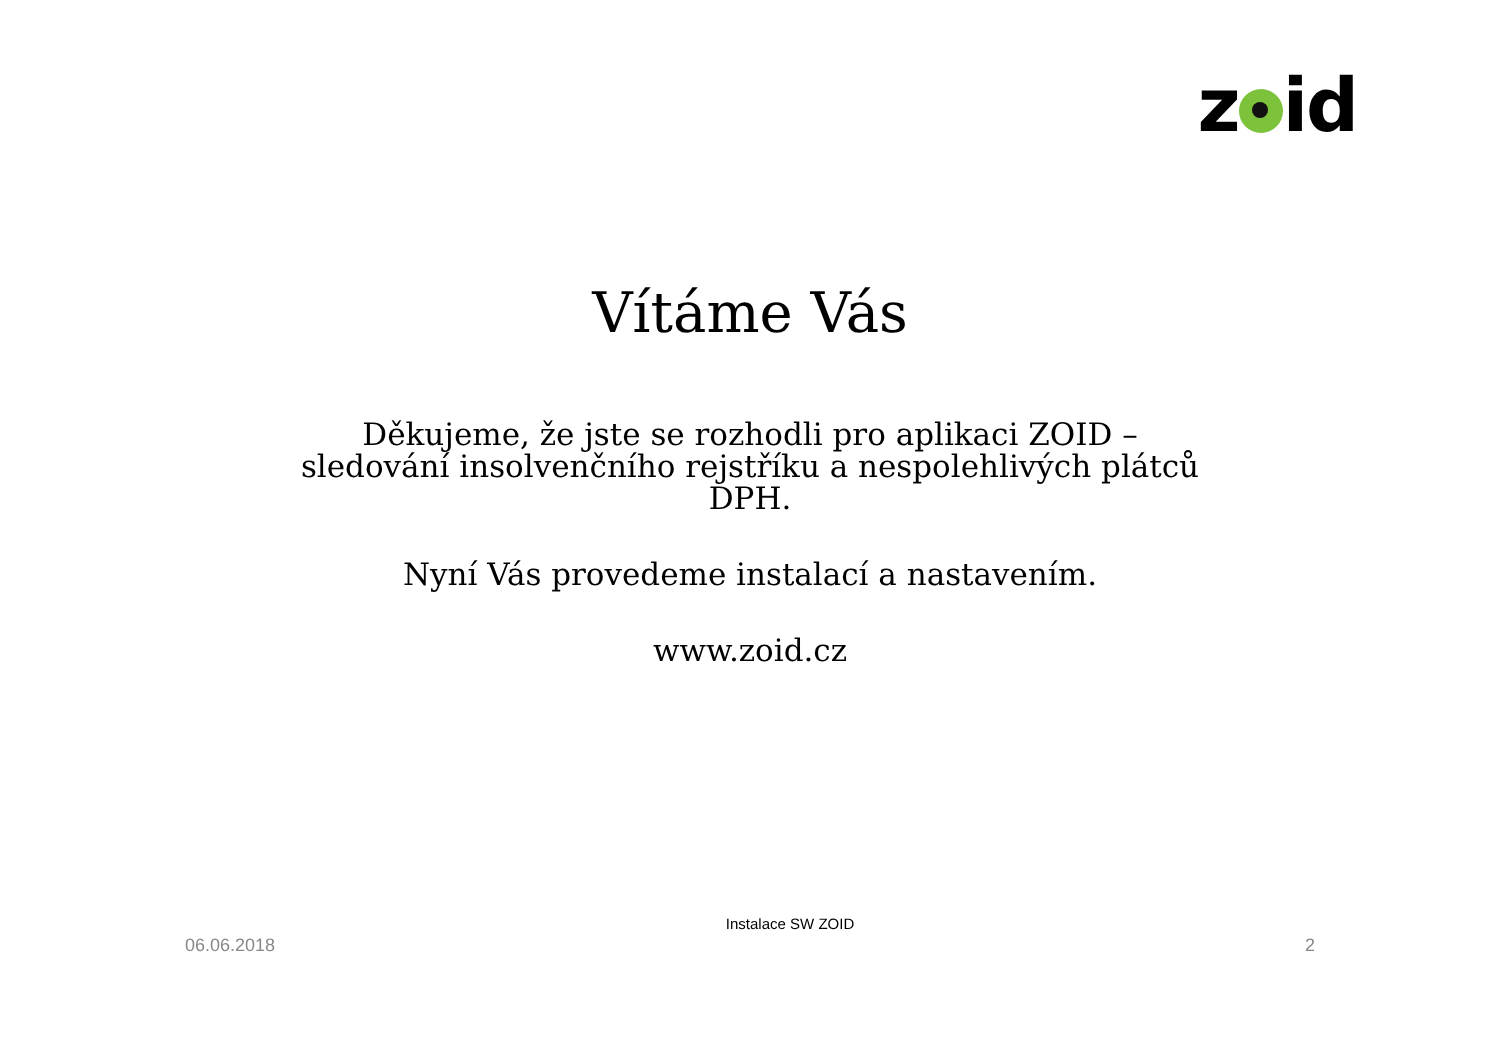z id
Vítáme Vás
Děkujeme, že jste se rozhodli pro aplikaci ZOID – sledování insolvenčního rejstříku a nespolehlivých plátců DPH.
Nyní Vás provedeme instalací a nastavením.
www.zoid.cz
06.06.2018 Instalace SW ZOID 2